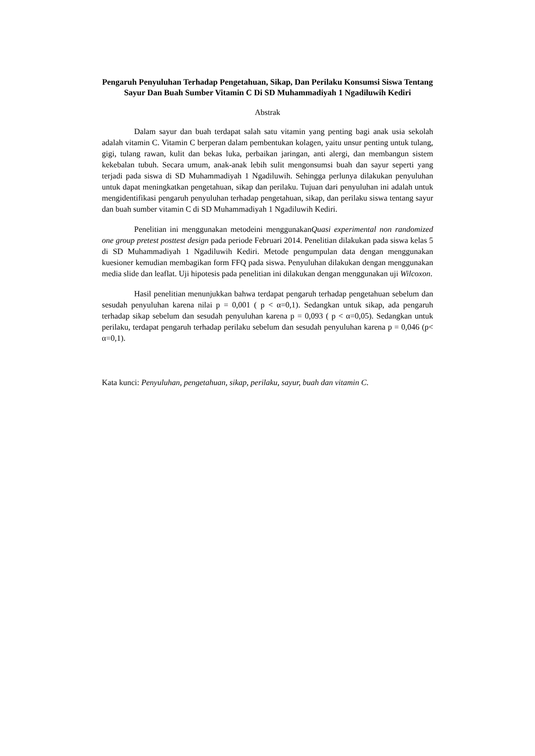Pengaruh Penyuluhan Terhadap Pengetahuan, Sikap, Dan Perilaku Konsumsi Siswa Tentang Sayur Dan Buah Sumber Vitamin C Di SD Muhammadiyah 1 Ngadiluwih Kediri
Abstrak
Dalam sayur dan buah terdapat salah satu vitamin yang penting bagi anak usia sekolah adalah vitamin C. Vitamin C berperan dalam pembentukan kolagen, yaitu unsur penting untuk tulang, gigi, tulang rawan, kulit dan bekas luka, perbaikan jaringan, anti alergi, dan membangun sistem kekebalan tubuh. Secara umum, anak-anak lebih sulit mengonsumsi buah dan sayur seperti yang terjadi pada siswa di SD Muhammadiyah 1 Ngadiluwih. Sehingga perlunya dilakukan penyuluhan untuk dapat meningkatkan pengetahuan, sikap dan perilaku. Tujuan dari penyuluhan ini adalah untuk mengidentifikasi pengaruh penyuluhan terhadap pengetahuan, sikap, dan perilaku siswa tentang sayur dan buah sumber vitamin C di SD Muhammadiyah 1 Ngadiluwih Kediri.
Penelitian ini menggunakan metodeini menggunakanQuasi experimental non randomized one group pretest posttest design pada periode Februari 2014. Penelitian dilakukan pada siswa kelas 5 di SD Muhammadiyah 1 Ngadiluwih Kediri. Metode pengumpulan data dengan menggunakan kuesioner kemudian membagikan form FFQ pada siswa. Penyuluhan dilakukan dengan menggunakan media slide dan leaflat. Uji hipotesis pada penelitian ini dilakukan dengan menggunakan uji Wilcoxon.
Hasil penelitian menunjukkan bahwa terdapat pengaruh terhadap pengetahuan sebelum dan sesudah penyuluhan karena nilai p = 0,001 ( p < α=0,1). Sedangkan untuk sikap, ada pengaruh terhadap sikap sebelum dan sesudah penyuluhan karena p = 0,093 ( p < α=0,05). Sedangkan untuk perilaku, terdapat pengaruh terhadap perilaku sebelum dan sesudah penyuluhan karena p = 0,046 (p< α=0,1).
Kata kunci: Penyuluhan, pengetahuan, sikap, perilaku, sayur, buah dan vitamin C.